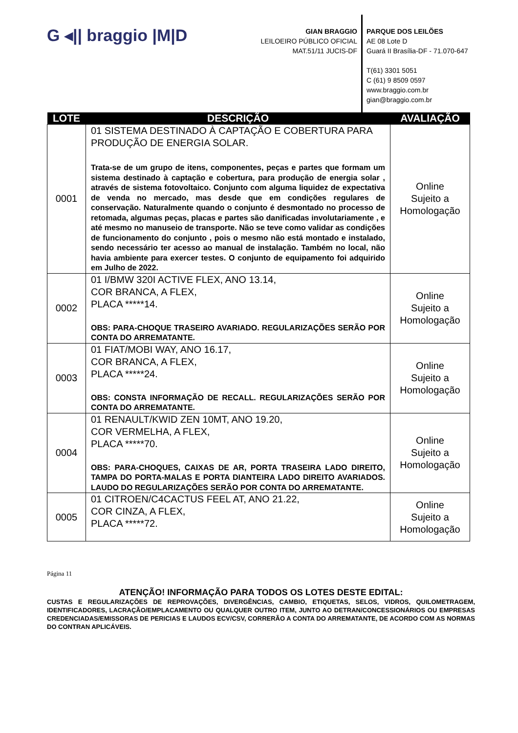G ◂|| braggio |M|D
GIAN BRAGGIO
LEILOEIRO PÚBLICO OFICIAL
MAT.51/11 JUCIS-DF
PARQUE DOS LEILÕES
AE 08 Lote D
Guará II Brasília-DF - 71.070-647
T(61) 3301 5051
C (61) 9 8509 0597
www.braggio.com.br
gian@braggio.com.br
| LOTE | DESCRIÇÃO | AVALIAÇÃO |
| --- | --- | --- |
| 0001 | 01 SISTEMA DESTINADO À CAPTAÇÃO E COBERTURA PARA PRODUÇÃO DE ENERGIA SOLAR. Trata-se de um grupo de itens, componentes, peças e partes que formam um sistema destinado à captação e cobertura, para produção de energia solar , através de sistema fotovoltaico. Conjunto com alguma liquidez de expectativa de venda no mercado, mas desde que em condições regulares de conservação. Naturalmente quando o conjunto é desmontado no processo de retomada, algumas peças, placas e partes são danificadas involutariamente , e até mesmo no manuseio de transporte. Não se teve como validar as condições de funcionamento do conjunto , pois o mesmo não está montado e instalado, sendo necessário ter acesso ao manual de instalação. Também no local, não havia ambiente para exercer testes. O conjunto de equipamento foi adquirido em Julho de 2022. | Online Sujeito a Homologação |
| 0002 | 01 I/BMW 320I ACTIVE FLEX, ANO 13.14, COR BRANCA, A FLEX, PLACA *****14. OBS: PARA-CHOQUE TRASEIRO AVARIADO. REGULARIZAÇÕES SERÃO POR CONTA DO ARREMATANTE. | Online Sujeito a Homologação |
| 0003 | 01 FIAT/MOBI WAY, ANO 16.17, COR BRANCA, A FLEX, PLACA *****24. OBS: CONSTA INFORMAÇÃO DE RECALL. REGULARIZAÇÕES SERÃO POR CONTA DO ARREMATANTE. | Online Sujeito a Homologação |
| 0004 | 01 RENAULT/KWID ZEN 10MT, ANO 19.20, COR VERMELHA, A FLEX, PLACA *****70. OBS: PARA-CHOQUES, CAIXAS DE AR, PORTA TRASEIRA LADO DIREITO, TAMPA DO PORTA-MALAS E PORTA DIANTEIRA LADO DIREITO AVARIADOS. LAUDO DO REGULARIZAÇÕES SERÃO POR CONTA DO ARREMATANTE. | Online Sujeito a Homologação |
| 0005 | 01 CITROEN/C4CACTUS FEEL AT, ANO 21.22, COR CINZA, A FLEX, PLACA *****72. | Online Sujeito a Homologação |
Página 11
ATENÇÃO! INFORMAÇÃO PARA TODOS OS LOTES DESTE EDITAL:
CUSTAS E REGULARIZAÇÕES DE REPROVAÇÕES, DIVERGÊNCIAS, CAMBIO, ETIQUETAS, SELOS, VIDROS, QUILOMETRAGEM, IDENTIFICADORES, LACRAÇÃO/EMPLACAMENTO OU QUALQUER OUTRO ITEM, JUNTO AO DETRAN/CONCESSIONÁRIOS OU EMPRESAS CREDENCIADAS/EMISSORAS DE PERICIAS E LAUDOS ECV/CSV, CORRERÃO A CONTA DO ARREMATANTE, DE ACORDO COM AS NORMAS DO CONTRAN APLICÁVEIS.